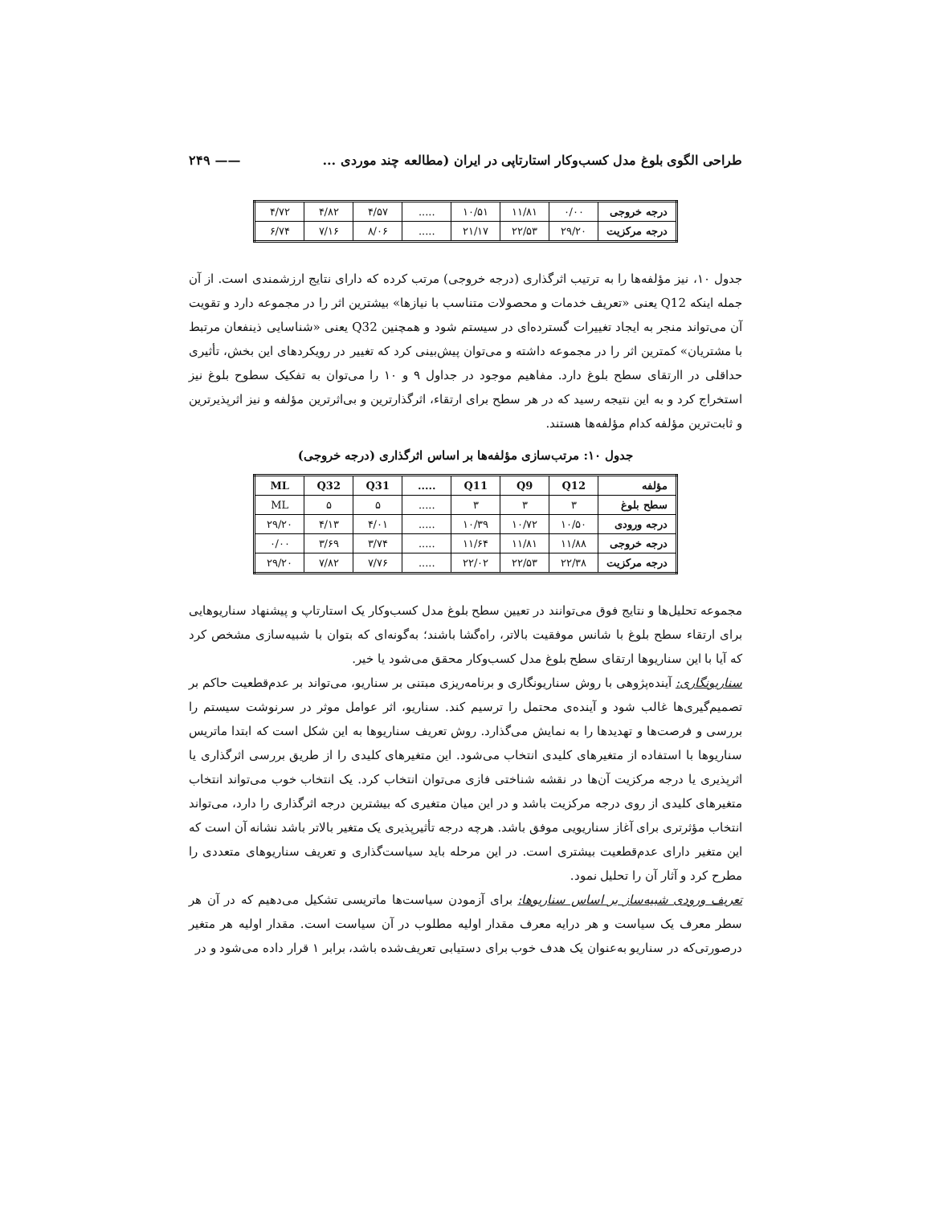طراحی الگوی بلوغ مدل کسب‌وکار استارتاپی در ایران (مطالعه چند موردی ... —— ۲۴۹
| درجه خروجی | ۰/۰۰ | ۱۱/۸۱ | ۱۰/۵۱ | ..... | ۴/۵۷ | ۴/۸۲ | ۴/۷۲ |
| درجه مرکزیت | ۲۹/۲۰ | ۲۲/۵۳ | ۲۱/۱۷ | ..... | ۸/۰۶ | ۷/۱۶ | ۶/۷۴ |
جدول ۱۰، نیز مؤلفه‌ها را به ترتیب اثرگذاری (درجه خروجی) مرتب کرده که دارای نتایج ارزشمندی است. از آن جمله اینکه Q12 یعنی «تعریف خدمات و محصولات متناسب با نیازها» بیشترین اثر را در مجموعه دارد و تقویت آن می‌تواند منجر به ایجاد تغییرات گسترده‌ای در سیستم شود و همچنین Q32 یعنی «شناسایی ذینفعان مرتبط با مشتریان» کمترین اثر را در مجموعه داشته و می‌توان پیش‌بینی کرد که تغییر در رویکردهای این بخش، تأثیری حداقلی در اارتقای سطح بلوغ دارد. مفاهیم موجود در جداول ۹ و ۱۰ را می‌توان به تفکیک سطوح بلوغ نیز استخراج کرد و به این نتیجه رسید که در هر سطح برای ارتقاء، اثرگذارترین و بی‌اثرترین مؤلفه و نیز اثرپذیرترین و ثابت‌ترین مؤلفه کدام مؤلفه‌ها هستند.
جدول ۱۰: مرتب‌سازی مؤلفه‌ها بر اساس اثرگذاری (درجه خروجی)
| مؤلفه | Q12 | Q9 | Q11 | ..... | Q31 | Q32 | ML |
| --- | --- | --- | --- | --- | --- | --- | --- |
| سطح بلوغ | ۳ | ۳ | ۳ | ..... | ۵ | ۵ | ML |
| درجه ورودی | ۱۰/۵۰ | ۱۰/۷۲ | ۱۰/۳۹ | ..... | ۴/۰۱ | ۴/۱۳ | ۲۹/۲۰ |
| درجه خروجی | ۱۱/۸۸ | ۱۱/۸۱ | ۱۱/۶۴ | ..... | ۳/۷۴ | ۳/۶۹ | ۰/۰۰ |
| درجه مرکزیت | ۲۲/۳۸ | ۲۲/۵۳ | ۲۲/۰۲ | ..... | ۷/۷۶ | ۷/۸۲ | ۲۹/۲۰ |
مجموعه تحلیل‌ها و نتایج فوق می‌توانند در تعیین سطح بلوغ مدل کسب‌وکار یک استارتاپ و پیشنهاد سناریوهایی برای ارتقاء سطح بلوغ با شانس موفقیت بالاتر، راه‌گشا باشند؛ به‌گونه‌ای که بتوان با شبیه‌سازی مشخص کرد که آیا با این سناریوها ارتقای سطح بلوغ مدل کسب‌وکار محقق می‌شود یا خیر.
سناریونگاری: آینده‌پژوهی با روش سناریونگاری و برنامه‌ریزی مبتنی بر سناریو، می‌تواند بر عدم‌قطعیت حاکم بر تصمیم‌گیری‌ها غالب شود و آینده‌ی محتمل را ترسیم کند. سناریو، اثر عوامل موثر در سرنوشت سیستم را بررسی و فرصت‌ها و تهدیدها را به نمایش می‌گذارد. روش تعریف سناریوها به این شکل است که ابتدا ماتریس سناریوها با استفاده از متغیرهای کلیدی انتخاب می‌شود. این متغیرهای کلیدی را از طریق بررسی اثرگذاری یا اثرپذیری یا درجه مرکزیت آن‌ها در نقشه شناختی فازی می‌توان انتخاب کرد. یک انتخاب خوب می‌تواند انتخاب متغیرهای کلیدی از روی درجه مرکزیت باشد و در این میان متغیری که بیشترین درجه اثرگذاری را دارد، می‌تواند انتخاب مؤثرتری برای آغاز سناریویی موفق باشد. هرچه درجه تأثیرپذیری یک متغیر بالاتر باشد نشانه آن است که این متغیر دارای عدم‌قطعیت بیشتری است. در این مرحله باید سیاست‌گذاری و تعریف سناریوهای متعددی را مطرح کرد و آثار آن را تحلیل نمود.
تعریف ورودی شبیه‌ساز بر اساس سناریوها: برای آزمودن سیاست‌ها ماتریسی تشکیل می‌دهیم که در آن هر سطر معرف یک سیاست و هر درایه معرف مقدار اولیه مطلوب در آن سیاست است. مقدار اولیه هر متغیر درصورتی‌که در سناریو به‌عنوان یک هدف خوب برای دستیابی تعریف‌شده باشد، برابر ۱ قرار داده می‌شود و در